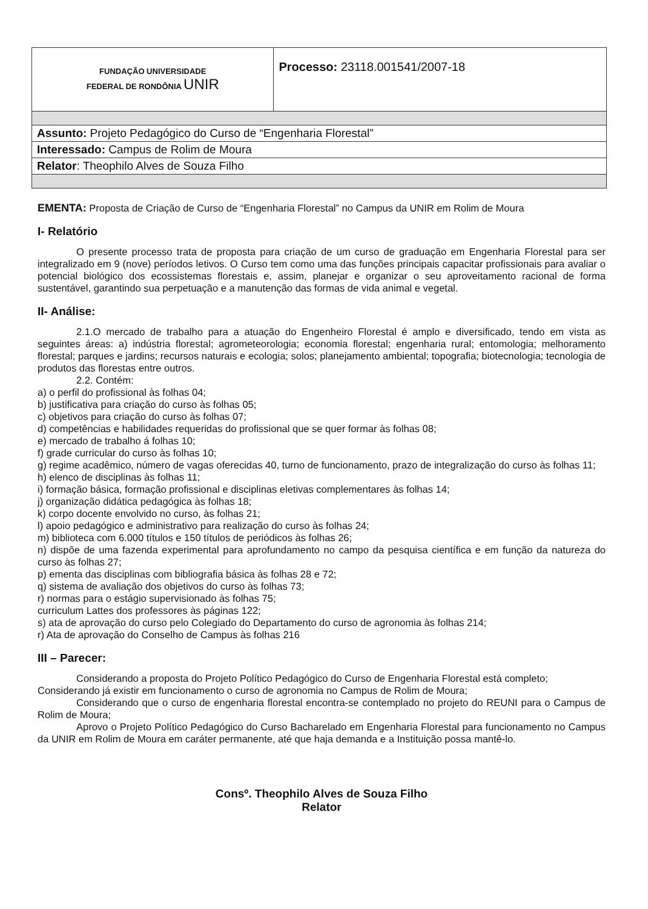| FUNDAÇÃO UNIVERSIDADE FEDERAL DE RONDÔNIA UNIR | Processo: 23118.001541/2007-18 |
| Assunto: Projeto Pedagógico do Curso de “Engenharia Florestal” | |
| Interessado: Campus de Rolim de Moura | |
| Relator : Theophilo Alves de Souza Filho | |
EMENTA: Proposta de Criação de Curso de “Engenharia Florestal” no Campus da UNIR em Rolim de Moura
I- Relatório
O presente processo trata de proposta para criação de um curso de graduação em Engenharia Florestal para ser integralizado em 9 (nove) períodos letivos. O Curso tem como uma das funções principais capacitar profissionais para avaliar o potencial biológico dos ecossistemas florestais e, assim, planejar e organizar o seu aproveitamento racional de forma sustentável, garantindo sua perpetuação e a manutenção das formas de vida animal e vegetal.
II- Análise:
2.1.O mercado de trabalho para a atuação do Engenheiro Florestal é amplo e diversificado, tendo em vista as seguintes áreas: a) indústria florestal; agrometeorologia; economia florestal; engenharia rural; entomologia; melhoramento florestal; parques e jardins; recursos naturais e ecologia; solos; planejamento ambiental; topografia; biotecnologia; tecnologia de produtos das florestas entre outros.
2.2. Contém:
a) o perfil do profissional às folhas 04;
b) justificativa para criação do curso às folhas 05;
c) objetivos para criação do curso às folhas 07;
d) competências e habilidades requeridas do profissional que se quer formar às folhas 08;
e) mercado de trabalho á folhas 10;
f) grade curricular do curso às folhas 10;
g) regime acadêmico, número de vagas oferecidas 40, turno de funcionamento, prazo de integralização do curso às folhas 11;
h) elenco de disciplinas às folhas 11;
i) formação básica, formação profissional e disciplinas eletivas complementares às folhas 14;
j) organização didática pedagógica às folhas 18;
k) corpo docente envolvido no curso, às folhas 21;
l) apoio pedagógico e administrativo para realização do curso às folhas 24;
m) biblioteca com 6.000 títulos e 150 títulos de periódicos às folhas 26;
n) dispõe de uma fazenda experimental para aprofundamento no campo da pesquisa científica e em função da natureza do curso às folhas 27;
p) ementa das disciplinas com bibliografia básica às folhas 28 e 72;
q) sistema de avaliação dos objetivos do curso às folhas 73;
r) normas para o estágio supervisionado às folhas 75;
curriculum Lattes dos professores às páginas 122;
s) ata de aprovação do curso pelo Colegiado do Departamento do curso de agronomia às folhas 214;
r) Ata de aprovação do Conselho de Campus às folhas 216
III – Parecer:
Considerando a proposta do Projeto Político Pedagógico do Curso de Engenharia Florestal está completo;
Considerando já existir em funcionamento o curso de agronomia no Campus de Rolim de Moura;
Considerando que o curso de engenharia florestal encontra-se contemplado no projeto do REUNI para o Campus de Rolim de Moura;
Aprovo o Projeto Político Pedagógico do Curso Bacharelado em Engenharia Florestal para funcionamento no Campus da UNIR em Rolim de Moura em caráter permanente, até que haja demanda e a Instituição possa mantê-lo.
Consº. Theophilo Alves de Souza Filho
Relator